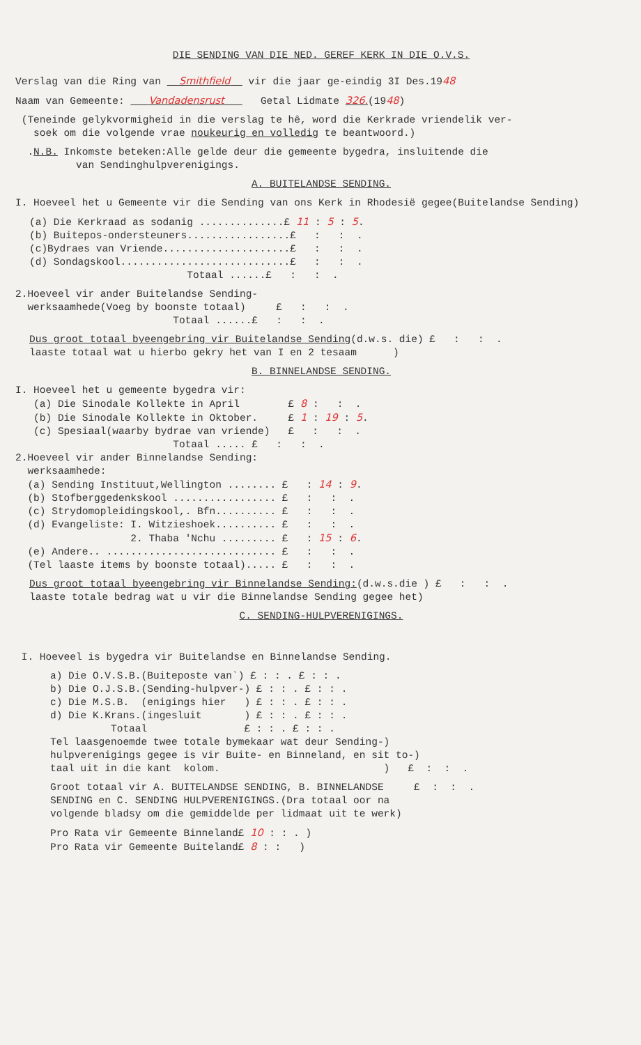DIE SENDING VAN DIE NED. GEREF KERK IN DIE O.V.S.
Verslag van die Ring van Smithfield vir die jaar ge-eindig 3I Des.1948
Naam van Gemeente: Vandadensrust Getal Lidmate 326.(1948)
(Teneinde gelykvormigheid in die verslag te hê, word die Kerkrade vriendelik ver- soek om die volgende vrae noukeurig en volledig te beantwoord.)
.N.B. Inkomste beteken:Alle gelde deur die gemeente bygedra, insluitende die van Sendinghulpverenigings.
A. BUITELANDSE SENDING.
I. Hoeveel het u Gemeente vir die Sending van ons Kerk in Rhodesië gegee(Buitelandse Sending)
(a) Die Kerkraad as sodanig ..............£ 11 : 5 : 5. (b) Buitepos-ondersteuners.................£ : : . (c)Bydraes van Vriende.....................£ : : . (d) Sondagskool............................£ : : . Totaal ......£ : : .
2.Hoeveel vir ander Buitelandse Sending- werksaamhede(Voeg by boonste totaal) £ : : . Totaal ......£ : : .
Dus groot totaal byeengebring vir Buitelandse Sending(d.w.s. die) £ : : . laaste totaal wat u hierbo gekry het van I en 2 tesaam )
B. BINNELANDSE SENDING.
I. Hoeveel het u gemeente bygedra vir: (a) Die Sinodale Kollekte in April £ 8 : : . (b) Die Sinodale Kollekte in Oktober. £ 1 : 19 : 5. (c) Spesiaal(waarby bydrae van vriende) £ : : . Totaal ..... £ : : . 2.Hoeveel vir ander Binnelandse Sending: werksaamhede: (a) Sending Instituut,Wellington ........ £ : 14 : 9. (b) Stofberggedenkskool ................. £ : : . (c) Strydomopleidingskool,. Bfn.......... £ : : . (d) Evangeliste: I. Witzieshoek.......... £ : : . 2. Thaba 'Nchu ......... £ : 15 : 6. (e) Andere.. ............................ £ : : . (Tel laaste items by boonste totaal)..... £ : : .
Dus groot totaal byeengebring vir Binnelandse Sending:(d.w.s.die ) £ : : . laaste totale bedrag wat u vir die Binnelandse Sending gegee het)
C. SENDING-HULPVERENIGINGS.
I. Hoeveel is bygedra vir Buitelandse en Binnelandse Sending.
a) Die O.V.S.B.(Buiteposte van`) £ : : . £ : : . b) Die O.J.S.B.(Sending-hulpver-) £ : : . £ : : . c) Die M.S.B. (enigings hier ) £ : : . £ : : . d) Die K.Krans.(ingesluit ) £ : : . £ : : . Totaal £ : : . £ : : . Tel laasgenoemde twee totale bymekaar wat deur Sending-) hulpverenigings gegee is vir Buite- en Binneland, en sit to-) taal uit in die kant kolom. ) £ : : .
Groot totaal vir A. BUITELANDSE SENDING, B. BINNELANDSE £ : : . SENDING en C. SENDING HULPVERENIGINGS.(Dra totaal oor na volgende bladsy om die gemiddelde per lidmaat uit te werk)
Pro Rata vir Gemeente Binneland£ 10 : : . ) Pro Rata vir Gemeente Buiteland£ 8 : : )